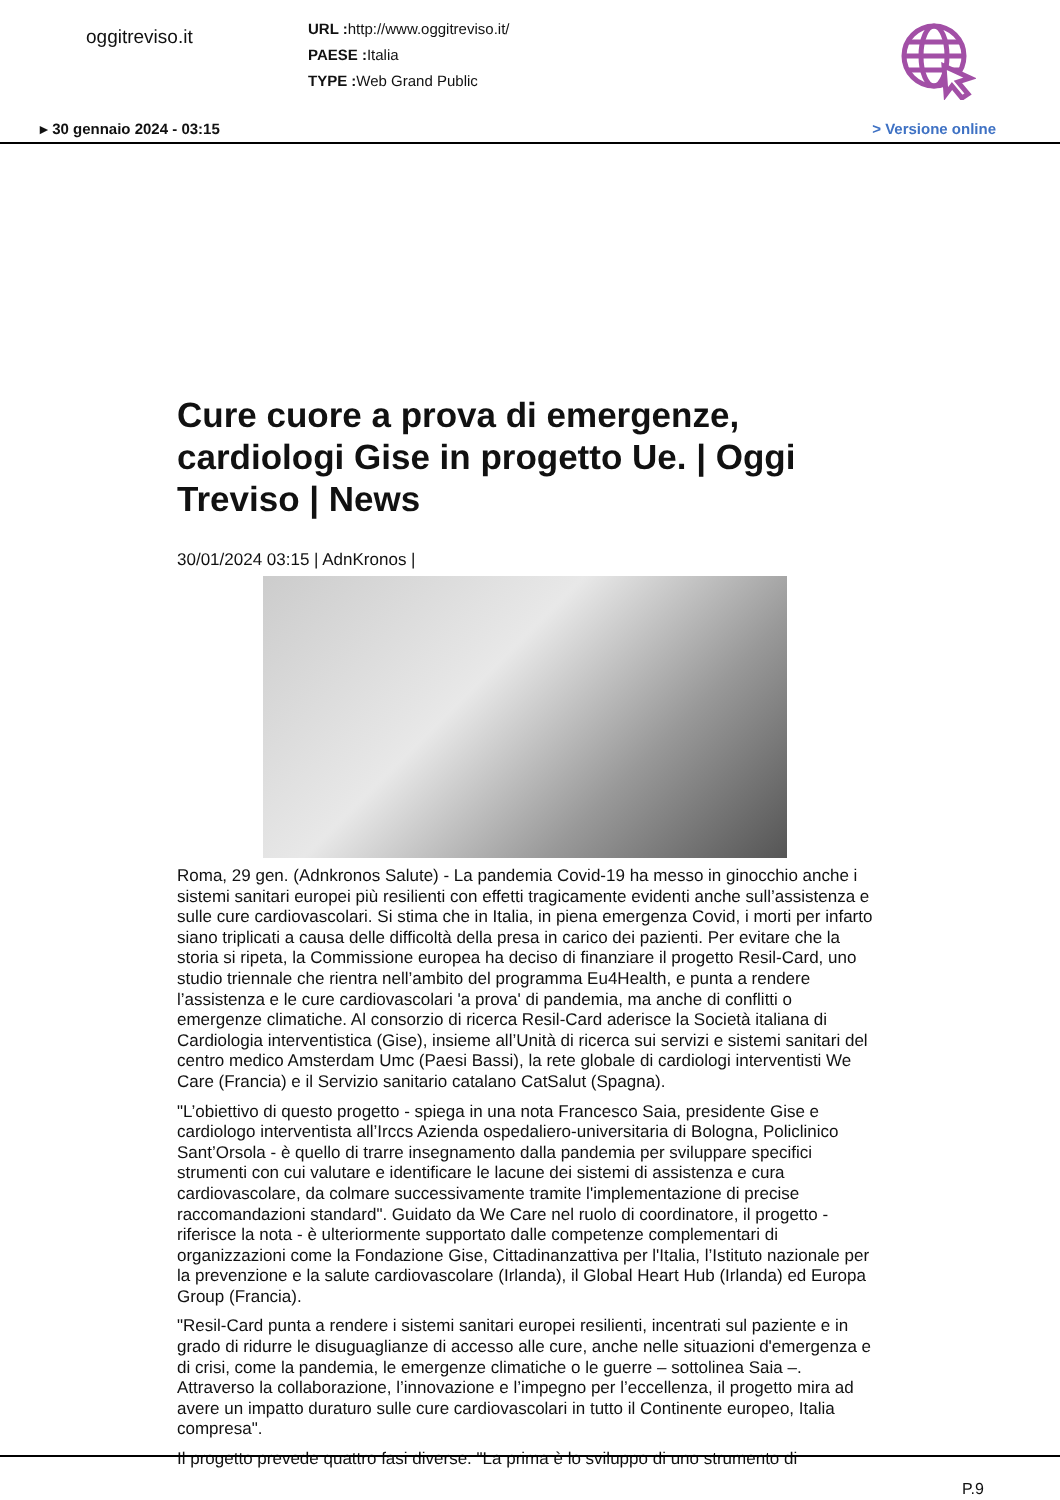oggitreviso.it
URL : http://www.oggitreviso.it/
PAESE : Italia
TYPE : Web Grand Public
▸ 30 gennaio 2024 - 03:15 > Versione online
Cure cuore a prova di emergenze, cardiologi Gise in progetto Ue. | Oggi Treviso | News
30/01/2024 03:15 | AdnKronos |
Roma, 29 gen. (Adnkronos Salute) - La pandemia Covid-19 ha messo in ginocchio anche i sistemi sanitari europei più resilienti con effetti tragicamente evidenti anche sull’assistenza e sulle cure cardiovascolari. Si stima che in Italia, in piena emergenza Covid, i morti per infarto siano triplicati a causa delle difficoltà della presa in carico dei pazienti. Per evitare che la storia si ripeta, la Commissione europea ha deciso di finanziare il progetto Resil-Card, uno studio triennale che rientra nell’ambito del programma Eu4Health, e punta a rendere l’assistenza e le cure cardiovascolari 'a prova' di pandemia, ma anche di conflitti o emergenze climatiche. Al consorzio di ricerca Resil-Card aderisce la Società italiana di Cardiologia interventistica (Gise), insieme all’Unità di ricerca sui servizi e sistemi sanitari del centro medico Amsterdam Umc (Paesi Bassi), la rete globale di cardiologi interventisti We Care (Francia) e il Servizio sanitario catalano CatSalut (Spagna).
"L’obiettivo di questo progetto - spiega in una nota Francesco Saia, presidente Gise e cardiologo interventista all’Irccs Azienda ospedaliero-universitaria di Bologna, Policlinico Sant’Orsola - è quello di trarre insegnamento dalla pandemia per sviluppare specifici strumenti con cui valutare e identificare le lacune dei sistemi di assistenza e cura cardiovascolare, da colmare successivamente tramite l'implementazione di precise raccomandazioni standard". Guidato da We Care nel ruolo di coordinatore, il progetto - riferisce la nota - è ulteriormente supportato dalle competenze complementari di organizzazioni come la Fondazione Gise, Cittadinanzattiva per l'Italia, l’Istituto nazionale per la prevenzione e la salute cardiovascolare (Irlanda), il Global Heart Hub (Irlanda) ed Europa Group (Francia).
"Resil-Card punta a rendere i sistemi sanitari europei resilienti, incentrati sul paziente e in grado di ridurre le disuguaglianze di accesso alle cure, anche nelle situazioni d'emergenza e di crisi, come la pandemia, le emergenze climatiche o le guerre – sottolinea Saia –. Attraverso la collaborazione, l’innovazione e l’impegno per l’eccellenza, il progetto mira ad avere un impatto duraturo sulle cure cardiovascolari in tutto il Continente europeo, Italia compresa".
Il progetto prevede quattro fasi diverse. "La prima è lo sviluppo di uno strumento di
P.9